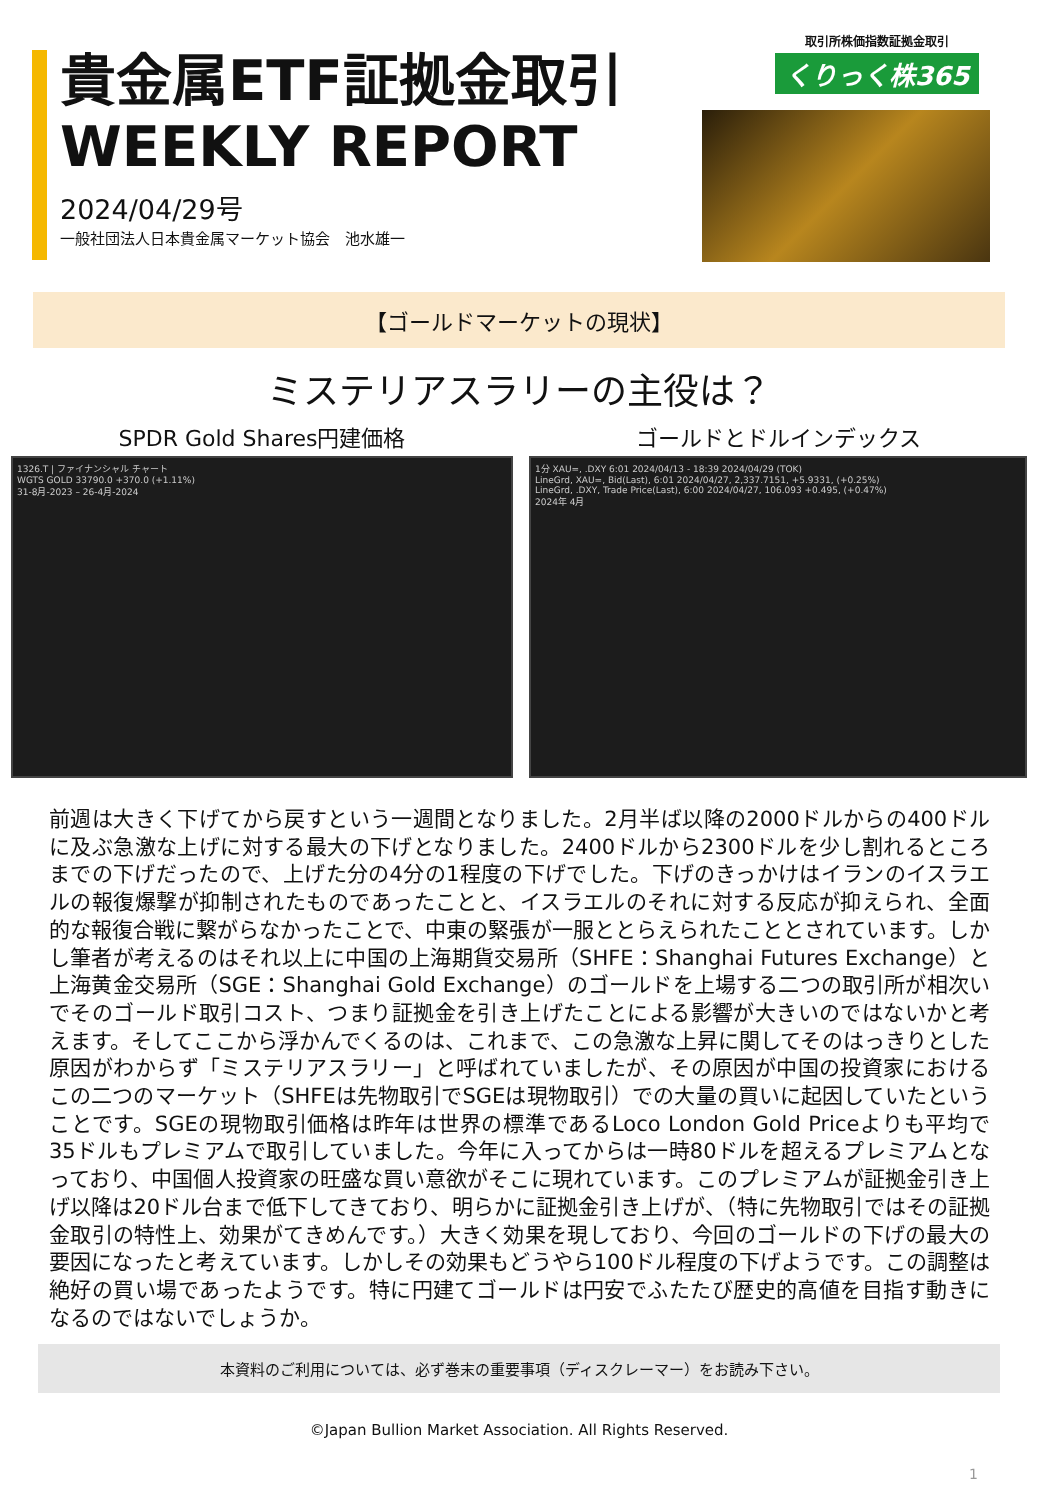貴金属ETF証拠金取引
WEEKLY REPORT
2024/04/29号
一般社団法人日本貴金属マーケット協会　池水雄一
取引所株価指数証拠金取引
くりっく株365
【ゴールドマーケットの現状】
ミステリアスラリーの主役は？
SPDR Gold Shares円建価格
1326.T | ファイナンシャル チャート
WGTS GOLD 33790.0 +370.0 (+1.11%)
31-8月-2023 – 26-4月-2024
ゴールドとドルインデックス
1分 XAU=, .DXY 6:01 2024/04/13 - 18:39 2024/04/29 (TOK)
LineGrd, XAU=, Bid(Last), 6:01 2024/04/27, 2,337.7151, +5.9331, (+0.25%)
LineGrd, .DXY, Trade Price(Last), 6:00 2024/04/27, 106.093 +0.495, (+0.47%)
2024年 4月
前週は大きく下げてから戻すという一週間となりました。2月半ば以降の2000ドルからの400ドルに及ぶ急激な上げに対する最大の下げとなりました。2400ドルから2300ドルを少し割れるところまでの下げだったので、上げた分の4分の1程度の下げでした。下げのきっかけはイランのイスラエルの報復爆撃が抑制されたものであったことと、イスラエルのそれに対する反応が抑えられ、全面的な報復合戦に繋がらなかったことで、中東の緊張が一服ととらえられたこととされています。しかし筆者が考えるのはそれ以上に中国の上海期貨交易所（SHFE：Shanghai Futures Exchange）と上海黄金交易所（SGE：Shanghai Gold Exchange）のゴールドを上場する二つの取引所が相次いでそのゴールド取引コスト、つまり証拠金を引き上げたことによる影響が大きいのではないかと考えます。そしてここから浮かんでくるのは、これまで、この急激な上昇に関してそのはっきりとした原因がわからず「ミステリアスラリー」と呼ばれていましたが、その原因が中国の投資家におけるこの二つのマーケット（SHFEは先物取引でSGEは現物取引）での大量の買いに起因していたということです。SGEの現物取引価格は昨年は世界の標準であるLoco London Gold Priceよりも平均で35ドルもプレミアムで取引していました。今年に入ってからは一時80ドルを超えるプレミアムとなっており、中国個人投資家の旺盛な買い意欲がそこに現れています。このプレミアムが証拠金引き上げ以降は20ドル台まで低下してきており、明らかに証拠金引き上げが、（特に先物取引ではその証拠金取引の特性上、効果がてきめんです。）大きく効果を現しており、今回のゴールドの下げの最大の要因になったと考えています。しかしその効果もどうやら100ドル程度の下げようです。この調整は絶好の買い場であったようです。特に円建てゴールドは円安でふたたび歴史的高値を目指す動きになるのではないでしょうか。
本資料のご利用については、必ず巻末の重要事項（ディスクレーマー）をお読み下さい。
©Japan Bullion Market Association. All Rights Reserved.
1